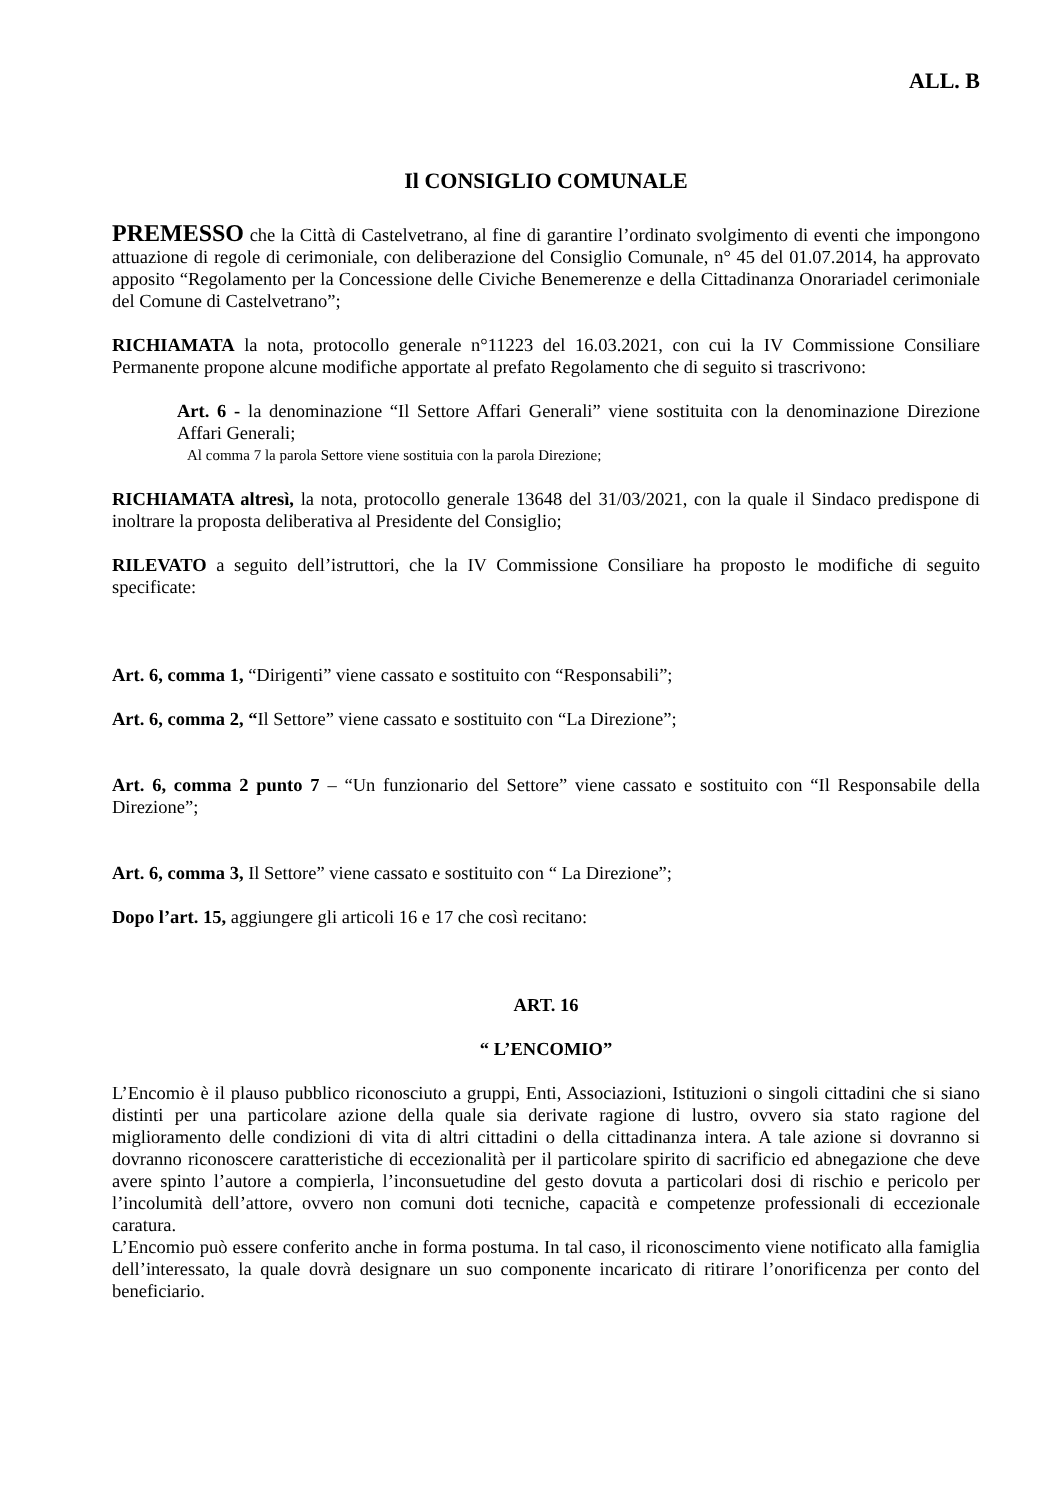ALL. B
Il CONSIGLIO COMUNALE
PREMESSO che la Città di Castelvetrano, al fine di garantire l’ordinato svolgimento di eventi che impongono attuazione di regole di cerimoniale, con deliberazione del Consiglio Comunale, n° 45 del 01.07.2014, ha approvato apposito “Regolamento per la Concessione delle Civiche Benemerenze e della Cittadinanza Onorariadel cerimoniale del Comune di Castelvetrano”;
RICHIAMATA la nota, protocollo generale n°11223 del 16.03.2021, con cui la IV Commissione Consiliare Permanente propone alcune modifiche apportate al prefato Regolamento che di seguito si trascrivono:
Art. 6 - la denominazione “Il Settore Affari Generali” viene sostituita con la denominazione Direzione Affari Generali;
Al comma 7 la parola Settore viene sostituia con la parola Direzione;
RICHIAMATA altresì, la nota, protocollo generale 13648 del 31/03/2021, con la quale il Sindaco predispone di inoltrare la proposta deliberativa al Presidente del Consiglio;
RILEVATO a seguito dell’istruttori, che la IV Commissione Consiliare ha proposto le modifiche di seguito specificate:
Art. 6, comma 1, “Dirigenti” viene cassato e sostituito con “Responsabili”;
Art. 6, comma 2, “Il Settore” viene cassato e sostituito con “La Direzione”;
Art. 6, comma 2 punto 7 – “Un funzionario del Settore” viene cassato e sostituito con “Il Responsabile della Direzione”;
Art. 6, comma 3, Il Settore” viene cassato e sostituito con “ La Direzione”;
Dopo l’art. 15, aggiungere gli articoli 16 e 17 che così recitano:
ART. 16
“ L’ENCOMIO”
L’Encomio è il plauso pubblico riconosciuto a gruppi, Enti, Associazioni, Istituzioni o singoli cittadini che si siano distinti per una particolare azione della quale sia derivate ragione di lustro, ovvero sia stato ragione del miglioramento delle condizioni di vita di altri cittadini o della cittadinanza intera. A tale azione si dovranno si dovranno riconoscere caratteristiche di eccezionalità per il particolare spirito di sacrificio ed abnegazione che deve avere spinto l’autore a compierla, l’inconsuetudine del gesto dovuta a particolari dosi di rischio e pericolo per l’incolumità dell’attore, ovvero non comuni doti tecniche, capacità e competenze professionali di eccezionale caratura.
L’Encomio può essere conferito anche in forma postuma. In tal caso, il riconoscimento viene notificato alla famiglia dell’interessato, la quale dovrà designare un suo componente incaricato di ritirare l’onorificenza per conto del beneficiario.